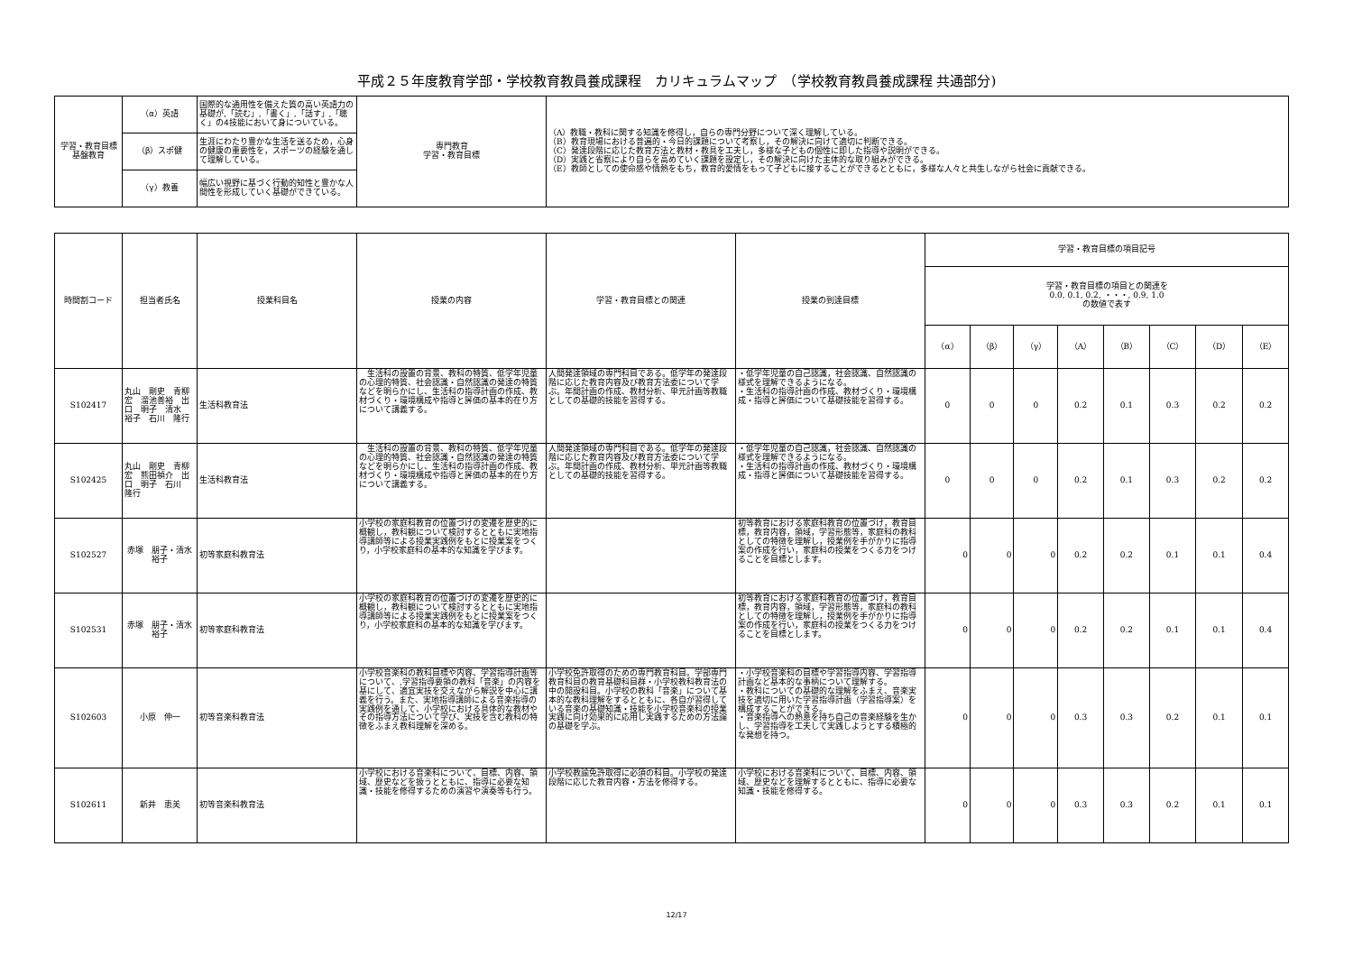平成２５年度教育学部・学校教育教員養成課程　カリキュラムマップ　（学校教育教員養成課程 共通部分)
| 学習・教育目標 基盤教育 | （α）英語 | 国際的な通用性を備えた質の高い英語力の基礎が,「読む」,「書く」,「話す」,「聴く」の4技能において身についている。 | 専門教育 学習・教育目標 | （A）教職・教科に関する知識を修得し，自らの専門分野について深く理解している。 （B）教育現場における普遍的・今日的課題について考察し，その解決に向けて適切に判断できる。 （C）発達段階に応じた教育方法と教材・教具を工夫し，多様な子どもの個性に即した指導や説明ができる。 （D）実践と省察により自らを高めていく課題を設定し，その解決に向けた主体的な取り組みができる。 （E）教師としての使命感や情熱をもち，教育的愛情をもって子どもに接することができるとともに，多様な人々と共生しながら社会に貢献できる。 |
| | （β）スポ健 | 生涯にわたり豊かな生活を送るため，心身の健康の重要性を，スポーツの経験を通して理解している。 | | |
| | （γ）教養 | 幅広い視野に基づく行動的知性と豊かな人間性を形成していく基礎ができている。 | | |
| 時間割コード | 担当者氏名 | 授業科目名 | 授業の内容 | 学習・教育目標との関連 | 授業の到達目標 | 学習・教育目標の項目記号 | | | | | | | |
| --- | --- | --- | --- | --- | --- | --- | --- | --- | --- | --- | --- | --- | --- |
| | | | | | | 学習・教育目標の項目との関連を 0.0, 0.1, 0.2, ・・・, 0.9, 1.0 の数値で表す | | | | | | | |
| | | | | | | （α） | （β） | （γ） | （A） | （B） | （C） | （D） | （E） |
| S102417 | 丸山 剛史 青柳 宏 溜池善裕 出口 明子 清水 裕子 石川 隆行 | 生活科教育法 | 生活科の設置の背景、教科の特質、低学年児童の心理的特質、社会認識・自然認識の発達の特質などを明らかにし、生活科の指導計画の作成、教材づくり・環境構成や指導と評価の基本的在り方について講義する。 | 人間発達領域の専門科目である。低学年の発達段階に応じた教育内容及び教育方法委について学ぶ。年間計画の作成、教材分析、単元計画等教職としての基礎的技能を習得する。 | ・低学年児童の自己認識，社会認識、自然認識の様式を理解できるようになる。 ・生活科の指導計画の作成、教材づくり・環境構成・指導と評価について基礎技能を習得する。 | 0 | 0 | 0 | 0.2 | 0.1 | 0.3 | 0.2 | 0.2 |
| S102425 | 丸山 剛史 青柳 宏 熊田禎介 出口 明子 石川 隆行 | 生活科教育法 | 生活科の設置の背景、教科の特質、低学年児童の心理的特質、社会認識・自然認識の発達の特質などを明らかにし、生活科の指導計画の作成、教材づくり・環境構成や指導と評価の基本的在り方について講義する。 | 人間発達領域の専門科目である。低学年の発達段階に応じた教育内容及び教育方法委について学ぶ。年間計画の作成、教材分析、単元計画等教職としての基礎的技能を習得する。 | ・低学年児童の自己認識，社会認識、自然認識の様式を理解できるようになる。 ・生活科の指導計画の作成、教材づくり・環境構成・指導と評価について基礎技能を習得する。 | 0 | 0 | 0 | 0.2 | 0.1 | 0.3 | 0.2 | 0.2 |
| S102527 | 赤塚 朋子・清水裕子 | 初等家庭科教育法 | 小学校の家庭科教育の位置づけの変遷を歴史的に概観し，教科観について検討するとともに実地指導講師等による授業実践例をもとに授業案をつくり，小学校家庭科の基本的な知識を学びます。 | | 初等教育における家庭科教育の位置づけ，教育目標，教育内容，領域，学習形態等，家庭科の教科としての特徴を理解し，授業例を手がかりに指導案の作成を行い，家庭科の授業をつくる力をつけることを目標とします。 | 0 | 0 | 0 | 0.2 | 0.2 | 0.1 | 0.1 | 0.4 |
| S102531 | 赤塚 朋子・清水裕子 | 初等家庭科教育法 | 小学校の家庭科教育の位置づけの変遷を歴史的に概観し，教科観について検討するとともに実地指導講師等による授業実践例をもとに授業案をつくり，小学校家庭科の基本的な知識を学びます。 | | 初等教育における家庭科教育の位置づけ，教育目標，教育内容，領域，学習形態等，家庭科の教科としての特徴を理解し，授業例を手がかりに指導案の作成を行い，家庭科の授業をつくる力をつけることを目標とします。 | 0 | 0 | 0 | 0.2 | 0.2 | 0.1 | 0.1 | 0.4 |
| S102603 | 小原 伸一 | 初等音楽科教育法 | 小学校音楽科の教科目標や内容、学習指導計画等について、,学習指導要領の教科「音楽」の内容を基にして、適宜実技を交えながら解説を中心に講義を行う。また、実地指導講師による音楽指導の実践例を通して、小学校における具体的な教材やその指導方法について学び、実技を含む教科の特徴をふまえ教科理解を深める。 | 小学校免許取得のための専門教育科目。学部専門教育科目の教育基礎科目群・小学校教科教育法の中の開設科目。小学校の教科「音楽」について基本的な教科理解をするとともに、各自が習得している音楽の基礎知識・技能を小学校音楽科の授業実践に向け効果的に応用し実践するための方法論の基礎を学ぶ。 | ・小学校音楽科の目標や学習指導内容、学習指導計画など基本的な事柄について理解する。 ・教科についての基礎的な理解をふまえ、音楽実技を適切に用いた学習指導計画（学習指導案）を構成することができる。 ・音楽指導への熱意を持ち自己の音楽経験を生かし、学習指導を工夫して実践しようとする積極的な発想を持つ。 | 0 | 0 | 0 | 0.3 | 0.3 | 0.2 | 0.1 | 0.1 |
| S102611 | 新井 恵美 | 初等音楽科教育法 | 小学校における音楽科について、目標、内容、領域、歴史などを扱うとともに、指導に必要な知識・技能を修得するための演習や演奏等も行う。 | 小学校教諭免許取得に必須の科目。小学校の発達段階に応じた教育内容・方法を修得する。 | 小学校における音楽科について、目標、内容、領域、歴史などを理解するとともに、指導に必要な知識・技能を修得する。 | 0 | 0 | 0 | 0.3 | 0.3 | 0.2 | 0.1 | 0.1 |
12/17